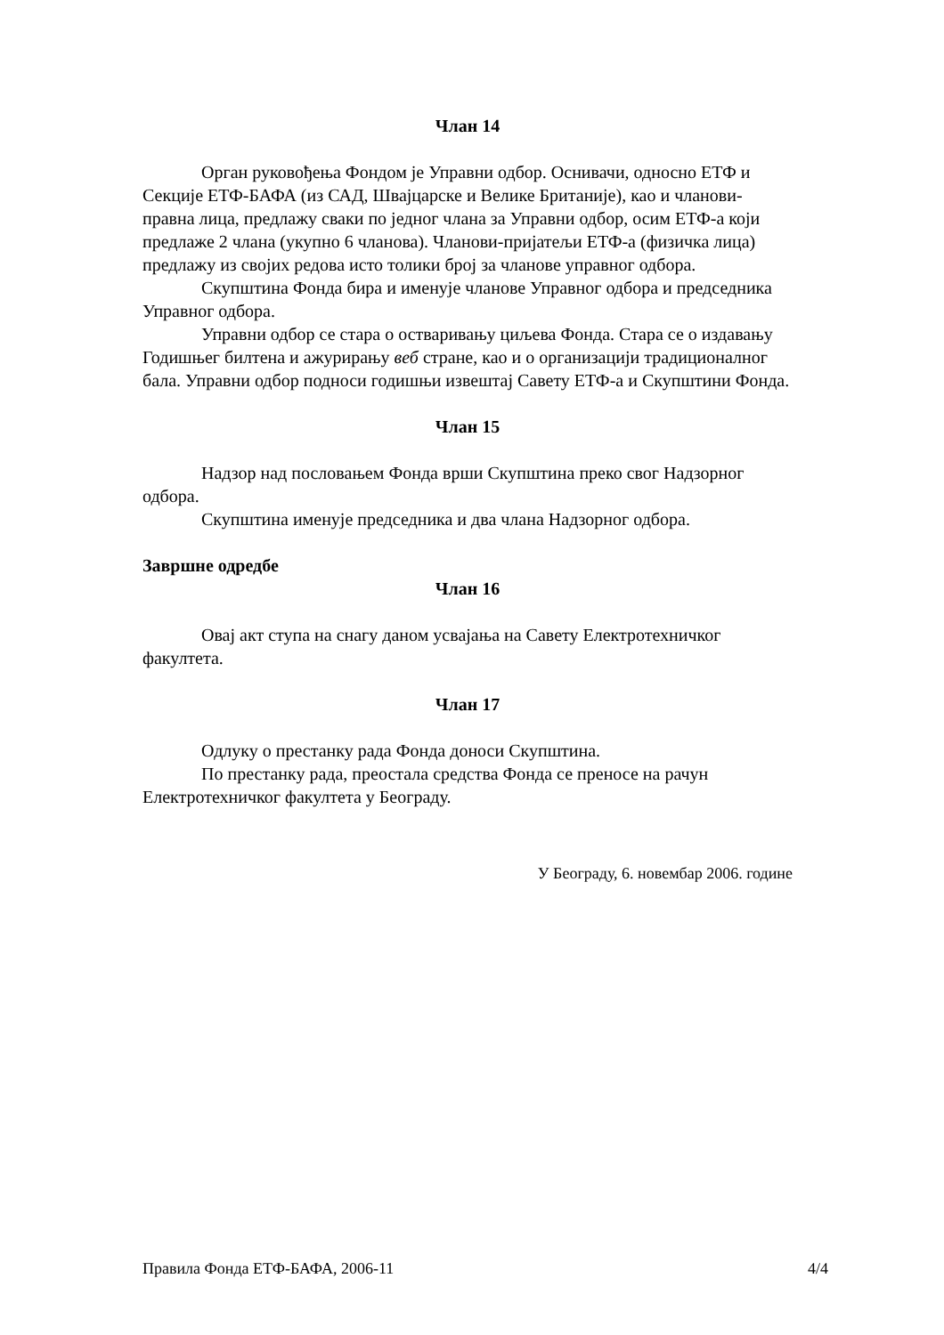Члан 14
Орган руковођења Фондом је Управни одбор. Оснивачи, односно ЕТФ и Секције ЕТФ-БАФА (из САД, Швајцарске и Велике Британије), као и чланови-правна лица, предлажу сваки по једног члана за Управни одбор, осим ЕТФ-а који предлаже 2 члана (укупно 6 чланова). Чланови-пријатељи ЕТФ-а (физичка лица) предлажу из својих редова исто толики број за чланове управног одбора.
Скупштина Фонда бира и именује чланове Управног одбора и председника Управног одбора.
Управни одбор се стара о остваривању циљева Фонда. Стара се о издавању Годишњег билтена и ажурирању веб стране, као и о организацији традиционалног бала. Управни одбор подноси годишњи извештај Савету ЕТФ-а и Скупштини Фонда.
Члан 15
Надзор над пословањем Фонда врши Скупштина преко свог Надзорног одбора.
Скупштина именује председника и два члана Надзорног одбора.
Завршне одредбе
Члан 16
Овај акт ступа на снагу даном усвајања на Савету Електротехничког факултета.
Члан 17
Одлуку о престанку рада Фонда доноси Скупштина.
По престанку рада, преостала средства Фонда се преносе на рачун Електротехничког факултета у Београду.
У Београду, 6. новембар 2006. године
Правила Фонда ЕТФ-БАФА, 2006-11 4/4